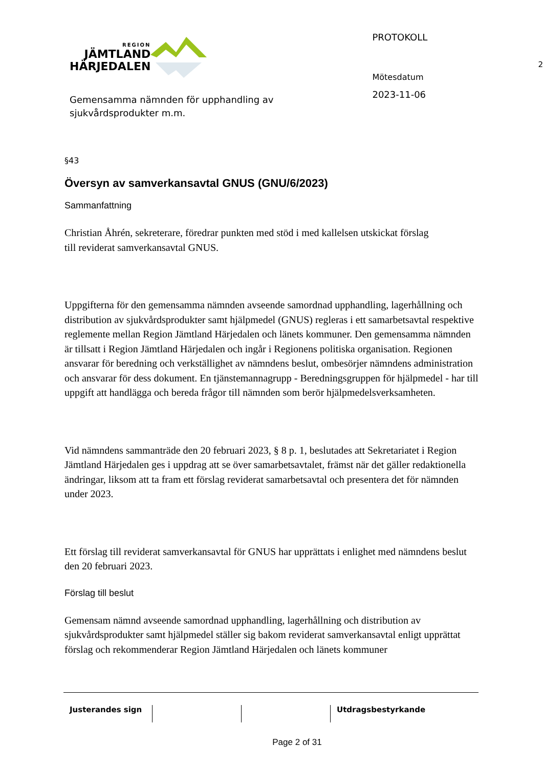REGION
JÄMTLAND
HÄRJEDALEN
Gemensamma nämnden för upphandling av sjukvårdsprodukter m.m.
PROTOKOLL
Mötesdatum
2023-11-06
2
§43
Översyn av samverkansavtal GNUS (GNU/6/2023)
Sammanfattning
Christian Åhrén, sekreterare, föredrar punkten med stöd i med kallelsen utskickat förslag till reviderat samverkansavtal GNUS.
Uppgifterna för den gemensamma nämnden avseende samordnad upphandling, lagerhållning och distribution av sjukvårdsprodukter samt hjälpmedel (GNUS) regleras i ett samarbetsavtal respektive reglemente mellan Region Jämtland Härjedalen och länets kommuner. Den gemensamma nämnden är tillsatt i Region Jämtland Härjedalen och ingår i Regionens politiska organisation. Regionen ansvarar för beredning och verkställighet av nämndens beslut, ombesörjer nämndens administration och ansvarar för dess dokument. En tjänstemannagrupp - Beredningsgruppen för hjälpmedel - har till uppgift att handlägga och bereda frågor till nämnden som berör hjälpmedelsverksamheten.
Vid nämndens sammanträde den 20 februari 2023, § 8 p. 1, beslutades att Sekretariatet i Region Jämtland Härjedalen ges i uppdrag att se över samarbetsavtalet, främst när det gäller redaktionella ändringar, liksom att ta fram ett förslag reviderat samarbetsavtal och presentera det för nämnden under 2023.
Ett förslag till reviderat samverkansavtal för GNUS har upprättats i enlighet med nämndens beslut den 20 februari 2023.
Förslag till beslut
Gemensam nämnd avseende samordnad upphandling, lagerhållning och distribution av sjukvårdsprodukter samt hjälpmedel ställer sig bakom reviderat samverkansavtal enligt upprättat förslag och rekommenderar Region Jämtland Härjedalen och länets kommuner
Justerandes sign Utdragsbestyrkande
Page 2 of 31